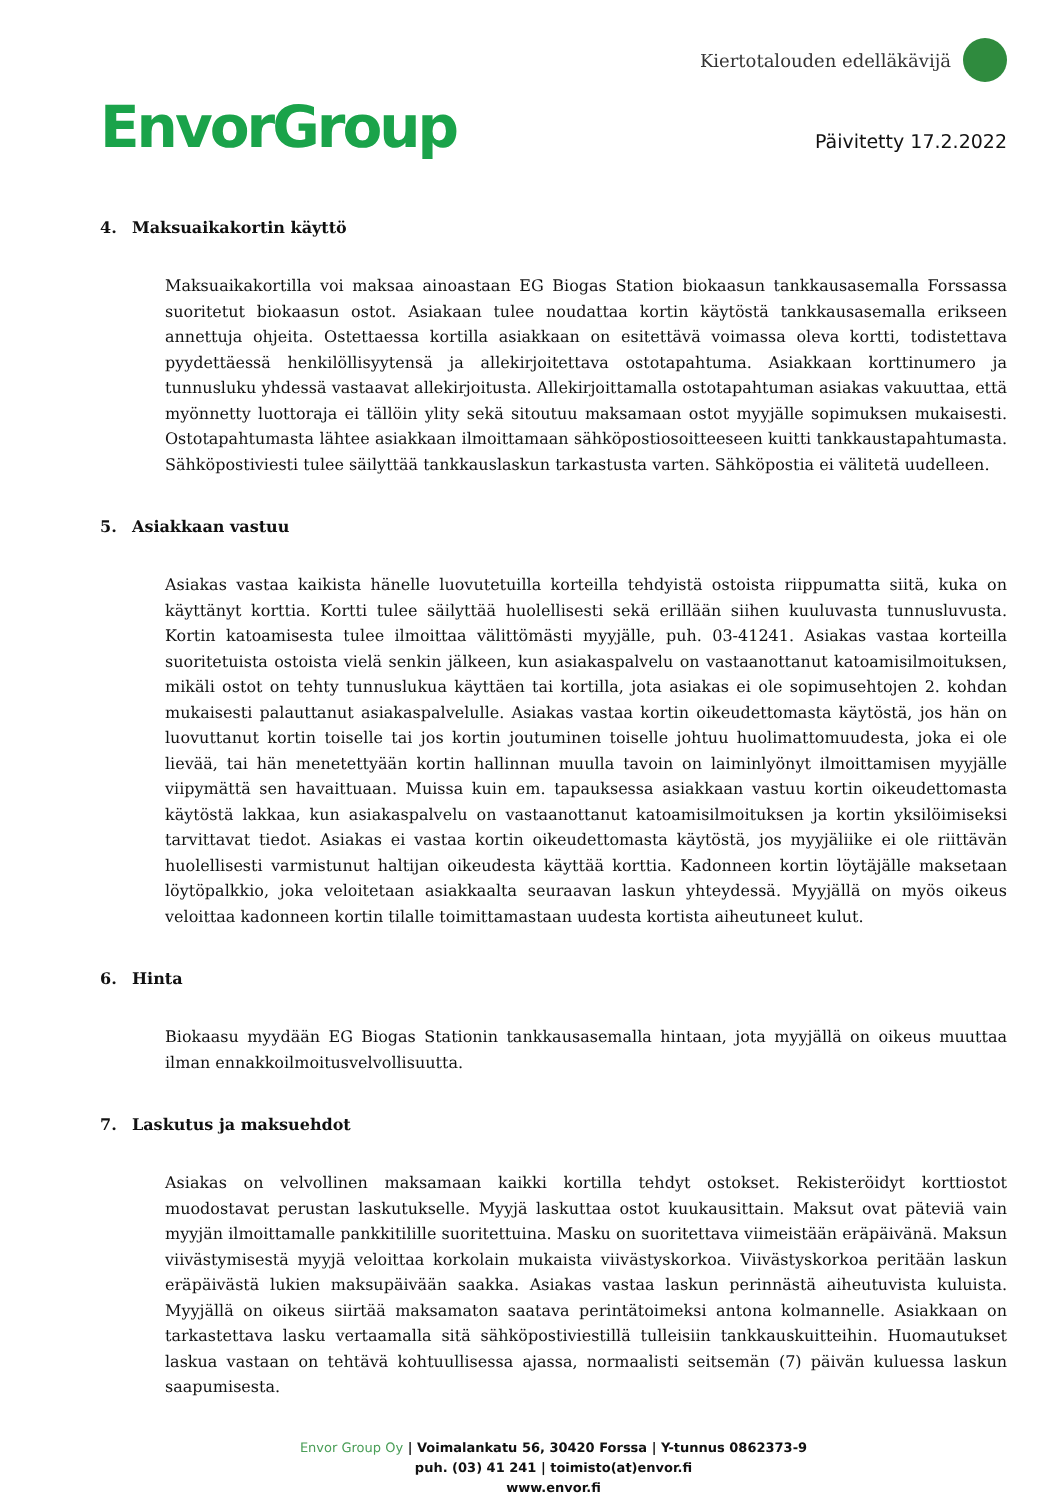EnvorGroup
Kiertotalouden edelläkävijä
Päivitetty 17.2.2022
4. Maksuaikakortin käyttö
Maksuaikakortilla voi maksaa ainoastaan EG Biogas Station biokaasun tankkausasemalla Forssassa suoritetut biokaasun ostot. Asiakaan tulee noudattaa kortin käytöstä tankkausasemalla erikseen annettuja ohjeita. Ostettaessa kortilla asiakkaan on esitettävä voimassa oleva kortti, todistettava pyydettäessä henkilöllisyytensä ja allekirjoitettava ostotapahtuma. Asiakkaan korttinumero ja tunnusluku yhdessä vastaavat allekirjoitusta. Allekirjoittamalla ostotapahtuman asiakas vakuuttaa, että myönnetty luottoraja ei tällöin ylity sekä sitoutuu maksamaan ostot myyjälle sopimuksen mukaisesti. Ostotapahtumasta lähtee asiakkaan ilmoittamaan sähköpostiosoitteeseen kuitti tankkaustapahtumasta. Sähköpostiviesti tulee säilyttää tankkauslaskun tarkastusta varten. Sähköpostia ei välitetä uudelleen.
5. Asiakkaan vastuu
Asiakas vastaa kaikista hänelle luovutetuilla korteilla tehdyistä ostoista riippumatta siitä, kuka on käyttänyt korttia. Kortti tulee säilyttää huolellisesti sekä erillään siihen kuuluvasta tunnusluvusta. Kortin katoamisesta tulee ilmoittaa välittömästi myyjälle, puh. 03-41241. Asiakas vastaa korteilla suoritetuista ostoista vielä senkin jälkeen, kun asiakaspalvelu on vastaanottanut katoamisilmoituksen, mikäli ostot on tehty tunnuslukua käyttäen tai kortilla, jota asiakas ei ole sopimusehtojen 2. kohdan mukaisesti palauttanut asiakaspalvelulle. Asiakas vastaa kortin oikeudettomasta käytöstä, jos hän on luovuttanut kortin toiselle tai jos kortin joutuminen toiselle johtuu huolimattomuudesta, joka ei ole lievää, tai hän menetettyään kortin hallinnan muulla tavoin on laiminlyönyt ilmoittamisen myyjälle viipymättä sen havaittuaan. Muissa kuin em. tapauksessa asiakkaan vastuu kortin oikeudettomasta käytöstä lakkaa, kun asiakaspalvelu on vastaanottanut katoamisilmoituksen ja kortin yksilöimiseksi tarvittavat tiedot. Asiakas ei vastaa kortin oikeudettomasta käytöstä, jos myyjäliike ei ole riittävän huolellisesti varmistunut haltijan oikeudesta käyttää korttia. Kadonneen kortin löytäjälle maksetaan löytöpalkkio, joka veloitetaan asiakkaalta seuraavan laskun yhteydessä. Myyjällä on myös oikeus veloittaa kadonneen kortin tilalle toimittamastaan uudesta kortista aiheutuneet kulut.
6. Hinta
Biokaasu myydään EG Biogas Stationin tankkausasemalla hintaan, jota myyjällä on oikeus muuttaa ilman ennakkoilmoitusvelvollisuutta.
7. Laskutus ja maksuehdot
Asiakas on velvollinen maksamaan kaikki kortilla tehdyt ostokset. Rekisteröidyt korttiostot muodostavat perustan laskutukselle. Myyjä laskuttaa ostot kuukausittain. Maksut ovat päteviä vain myyjän ilmoittamalle pankkitilille suoritettuina. Masku on suoritettava viimeistään eräpäivänä. Maksun viivästymisestä myyjä veloittaa korkolain mukaista viivästyskorkoa. Viivästyskorkoa peritään laskun eräpäivästä lukien maksupäivään saakka. Asiakas vastaa laskun perinnästä aiheutuvista kuluista. Myyjällä on oikeus siirtää maksamaton saatava perintätoimeksi antona kolmannelle. Asiakkaan on tarkastettava lasku vertaamalla sitä sähköpostiviestillä tulleisiin tankkauskuitteihin. Huomautukset laskua vastaan on tehtävä kohtuullisessa ajassa, normaalisti seitsemän (7) päivän kuluessa laskun saapumisesta.
Envor Group Oy | Voimalankatu 56, 30420 Forssa | Y-tunnus 0862373-9
puh. (03) 41 241 | toimisto(at)envor.fi
www.envor.fi